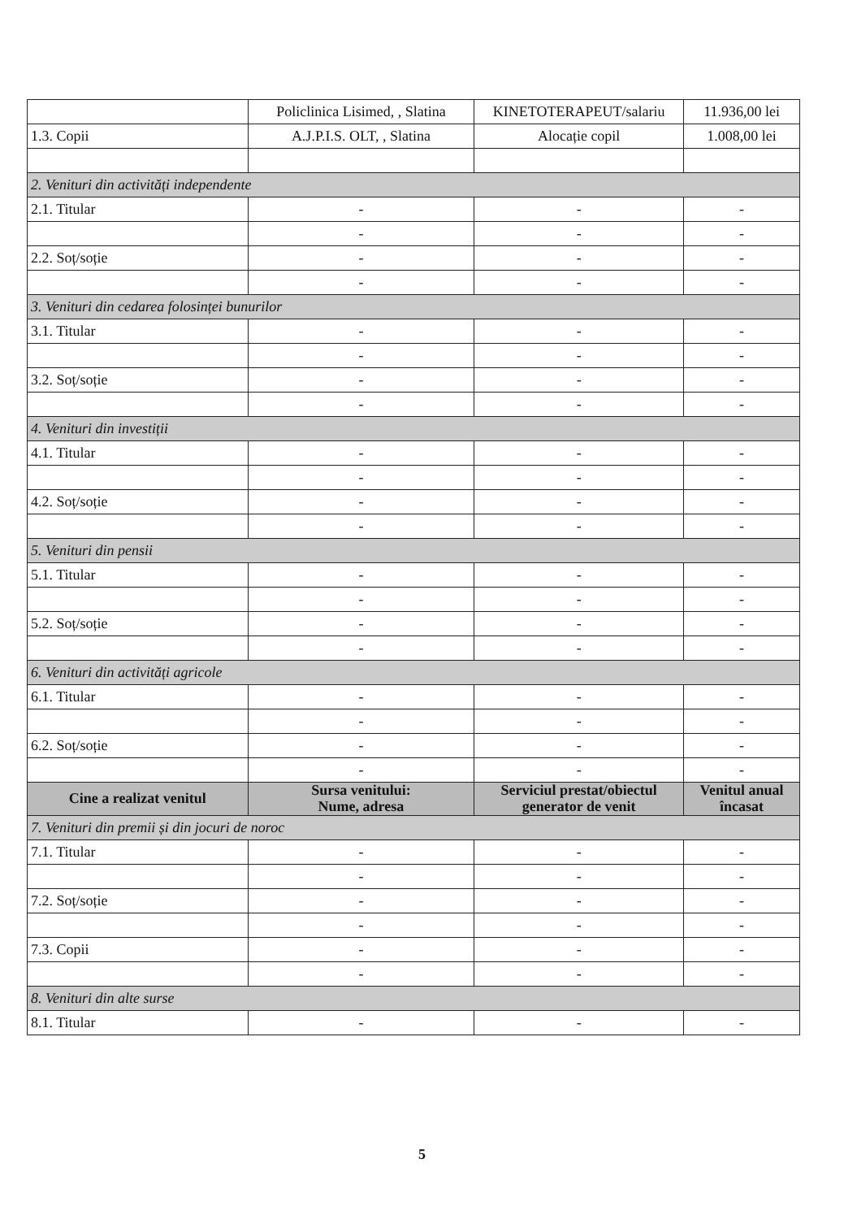| | Policlinica Lisimed, , Slatina | KINETOTERAPEUT/salariu | 11.936,00 lei |
| 1.3. Copii | A.J.P.I.S. OLT, , Slatina | Alocație copil | 1.008,00 lei |
| 2. Venituri din activități independente | | | |
| 2.1. Titular | - | - | - |
| | - | - | - |
| 2.2. Soț/soție | - | - | - |
| | - | - | - |
| 3. Venituri din cedarea folosinței bunurilor | | | |
| 3.1. Titular | - | - | - |
| | - | - | - |
| 3.2. Soț/soție | - | - | - |
| | - | - | - |
| 4. Venituri din investiții | | | |
| 4.1. Titular | - | - | - |
| | - | - | - |
| 4.2. Soț/soție | - | - | - |
| | - | - | - |
| 5. Venituri din pensii | | | |
| 5.1. Titular | - | - | - |
| | - | - | - |
| 5.2. Soț/soție | - | - | - |
| | - | - | - |
| 6. Venituri din activități agricole | | | |
| 6.1. Titular | - | - | - |
| | - | - | - |
| 6.2. Soț/soție | - | - | - |
| | - | - | - |
| Cine a realizat venitul | Sursa venitului: Nume, adresa | Serviciul prestat/obiectul generator de venit | Venitul anual încasat |
| 7. Venituri din premii și din jocuri de noroc | | | |
| 7.1. Titular | - | - | - |
| | - | - | - |
| 7.2. Soț/soție | - | - | - |
| | - | - | - |
| 7.3. Copii | - | - | - |
| | - | - | - |
| 8. Venituri din alte surse | | | |
| 8.1. Titular | - | - | - |
5